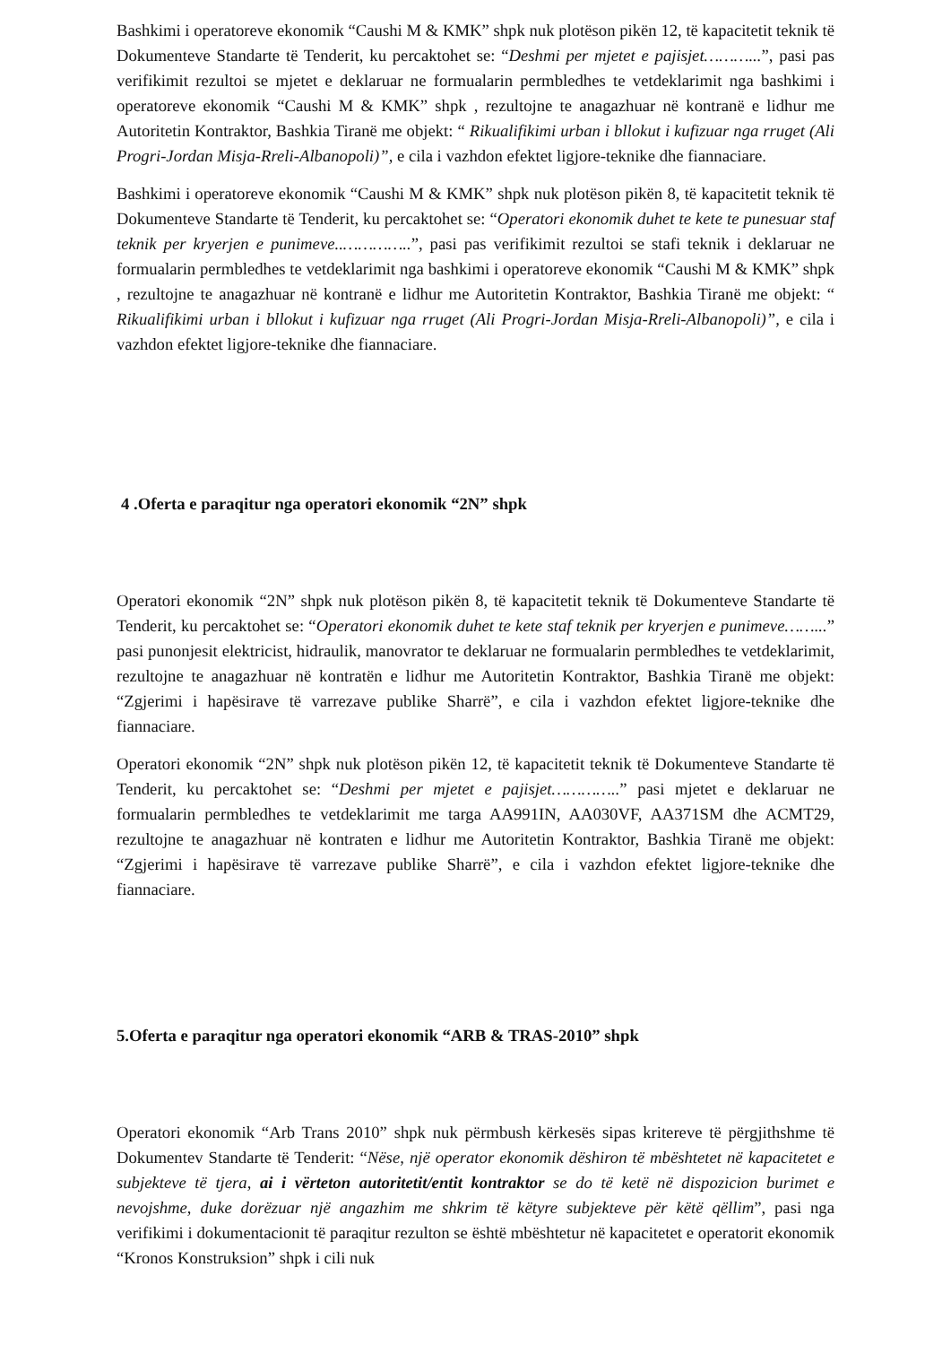Bashkimi i operatoreve ekonomik “Caushi M & KMK” shpk nuk plotëson pikën 12, të kapacitetit teknik të Dokumenteve Standarte të Tenderit, ku percaktohet se: “Deshmi per mjetet e pajisjet………...”, pasi pas verifikimit rezultoi se mjetet e deklaruar ne formualarin permbledhes te vetdeklarimit nga bashkimi i operatoreve ekonomik “Caushi M & KMK” shpk , rezultojne te anagazhuar në kontranë e lidhur me Autoritetin Kontraktor, Bashkia Tiranë me objekt: “ Rikualifikimi urban i bllokut i kufizuar nga rruget (Ali Progri-Jordan Misja-Rreli-Albanopoli)”, e cila i vazhdon efektet ligjore-teknike dhe fiannaciare.
Bashkimi i operatoreve ekonomik “Caushi M & KMK” shpk nuk plotëson pikën 8, të kapacitetit teknik të Dokumenteve Standarte të Tenderit, ku percaktohet se: “Operatori ekonomik duhet te kete te punesuar staf teknik per kryerjen e punimeve..…………..”, pasi pas verifikimit rezultoi se stafi teknik i deklaruar ne formualarin permbledhes te vetdeklarimit nga bashkimi i operatoreve ekonomik “Caushi M & KMK” shpk , rezultojne te anagazhuar në kontranë e lidhur me Autoritetin Kontraktor, Bashkia Tiranë me objekt: “ Rikualifikimi urban i bllokut i kufizuar nga rruget (Ali Progri-Jordan Misja-Rreli-Albanopoli)”, e cila i vazhdon efektet ligjore-teknike dhe fiannaciare.
4 .Oferta e paraqitur nga operatori ekonomik “2N” shpk
Operatori ekonomik “2N” shpk nuk plotëson pikën 8, të kapacitetit teknik të Dokumenteve Standarte të Tenderit, ku percaktohet se: “Operatori ekonomik duhet te kete staf teknik per kryerjen e punimeve……...” pasi punonjesit elektricist, hidraulik, manovrator te deklaruar ne formualarin permbledhes te vetdeklarimit, rezultojne te anagazhuar në kontratën e lidhur me Autoritetin Kontraktor, Bashkia Tiranë me objekt: “Zgjerimi i hapësirave të varrezave publike Sharrë”, e cila i vazhdon efektet ligjore-teknike dhe fiannaciare.
Operatori ekonomik “2N” shpk nuk plotëson pikën 12, të kapacitetit teknik të Dokumenteve Standarte të Tenderit, ku percaktohet se: “Deshmi per mjetet e pajisjet…………..” pasi mjetet e deklaruar ne formualarin permbledhes te vetdeklarimit me targa AA991IN, AA030VF, AA371SM dhe ACMT29, rezultojne te anagazhuar në kontraten e lidhur me Autoritetin Kontraktor, Bashkia Tiranë me objekt: “Zgjerimi i hapësirave të varrezave publike Sharrë”, e cila i vazhdon efektet ligjore-teknike dhe fiannaciare.
5.Oferta e paraqitur nga operatori ekonomik “ARB & TRAS-2010” shpk
Operatori ekonomik “Arb Trans 2010” shpk nuk përmbush kërkesës sipas kritereve të përgjithshme të Dokumentev Standarte të Tenderit: “Nëse, një operator ekonomik dëshiron të mbështetet në kapacitetet e subjekteve të tjera, ai i vërteton autoritetit/entit kontraktor se do të ketë në dispozicion burimet e nevojshme, duke dorëzuar një angazhim me shkrim të këtyre subjekteve për këtë qëllim”, pasi nga verifikimi i dokumentacionit të paraqitur rezulton se është mbështetur në kapacitetet e operatorit ekonomik “Kronos Konstruksion” shpk i cili nuk